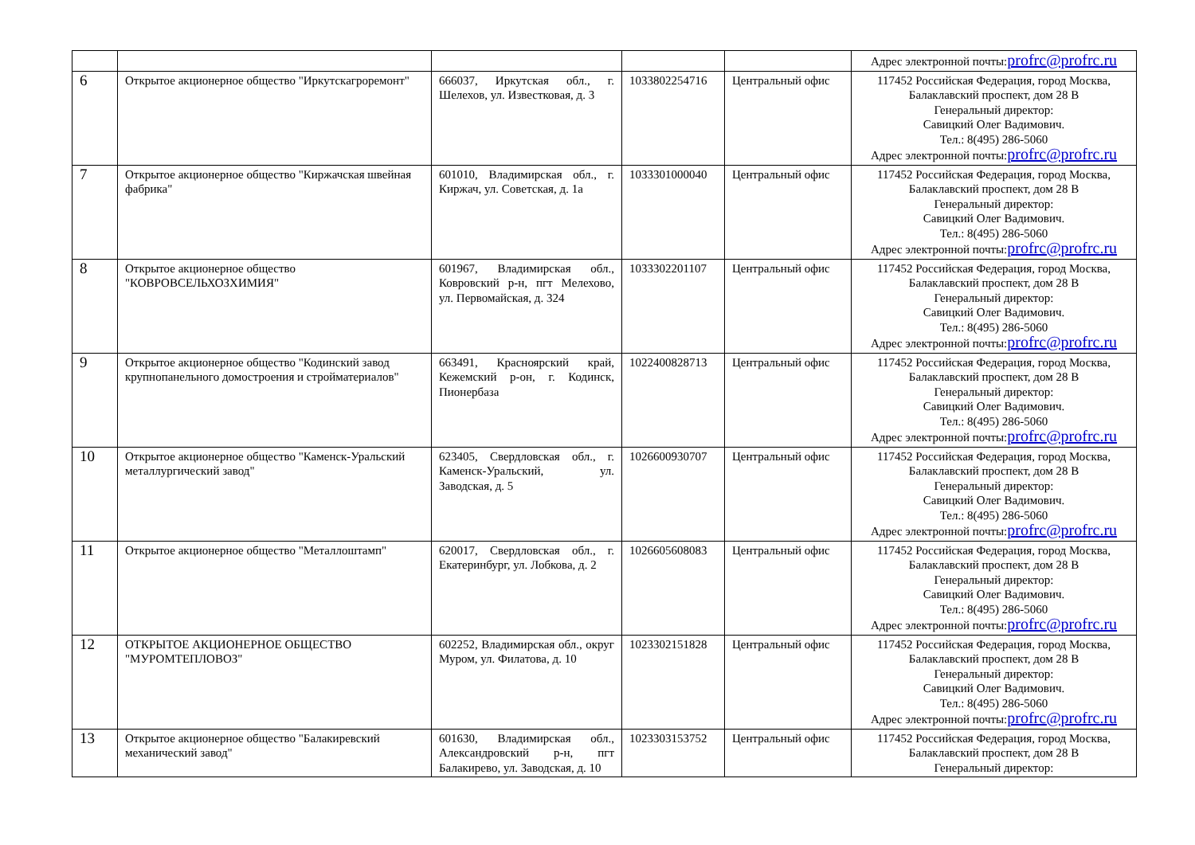| | | | | | Адрес электронной почты: profrc@profrc.ru |
| 6 | Открытое акционерное общество "Иркутскагроремонт" | 666037, Иркутская обл., г. Шелехов, ул. Известковая, д. 3 | 1033802254716 | Центральный офис | 117452 Российская Федерация, город Москва, Балаклавский проспект, дом 28 В Генеральный директор: Савицкий Олег Вадимович. Тел.: 8(495) 286-5060 Адрес электронной почты: profrc@profrc.ru |
| 7 | Открытое акционерное общество "Киржачская швейная фабрика" | 601010, Владимирская обл., г. Киржач, ул. Советская, д. 1а | 1033301000040 | Центральный офис | 117452 Российская Федерация, город Москва, Балаклавский проспект, дом 28 В Генеральный директор: Савицкий Олег Вадимович. Тел.: 8(495) 286-5060 Адрес электронной почты: profrc@profrc.ru |
| 8 | Открытое акционерное общество "КОВРОВСЕЛЬХОЗХИМИЯ" | 601967, Владимирская обл., Ковровский р-н, пгт Мелехово, ул. Первомайская, д. 324 | 1033302201107 | Центральный офис | 117452 Российская Федерация, город Москва, Балаклавский проспект, дом 28 В Генеральный директор: Савицкий Олег Вадимович. Тел.: 8(495) 286-5060 Адрес электронной почты: profrc@profrc.ru |
| 9 | Открытое акционерное общество "Кодинский завод крупнопанельного домостроения и стройматериалов" | 663491, Красноярский край, Кежемский р-он, г. Кодинск, Пионербаза | 1022400828713 | Центральный офис | 117452 Российская Федерация, город Москва, Балаклавский проспект, дом 28 В Генеральный директор: Савицкий Олег Вадимович. Тел.: 8(495) 286-5060 Адрес электронной почты: profrc@profrc.ru |
| 10 | Открытое акционерное общество "Каменск-Уральский металлургический завод" | 623405, Свердловская обл., г. Каменск-Уральский, ул. Заводская, д. 5 | 1026600930707 | Центральный офис | 117452 Российская Федерация, город Москва, Балаклавский проспект, дом 28 В Генеральный директор: Савицкий Олег Вадимович. Тел.: 8(495) 286-5060 Адрес электронной почты: profrc@profrc.ru |
| 11 | Открытое акционерное общество "Металлоштамп" | 620017, Свердловская обл., г. Екатеринбург, ул. Лобкова, д. 2 | 1026605608083 | Центральный офис | 117452 Российская Федерация, город Москва, Балаклавский проспект, дом 28 В Генеральный директор: Савицкий Олег Вадимович. Тел.: 8(495) 286-5060 Адрес электронной почты: profrc@profrc.ru |
| 12 | ОТКРЫТОЕ АКЦИОНЕРНОЕ ОБЩЕСТВО "МУРОМТЕПЛОВОЗ" | 602252, Владимирская обл., округ Муром, ул. Филатова, д. 10 | 1023302151828 | Центральный офис | 117452 Российская Федерация, город Москва, Балаклавский проспект, дом 28 В Генеральный директор: Савицкий Олег Вадимович. Тел.: 8(495) 286-5060 Адрес электронной почты: profrc@profrc.ru |
| 13 | Открытое акционерное общество "Балакиревский механический завод" | 601630, Владимирская обл., Александровский р-н, пгт Балакирево, ул. Заводская, д. 10 | 1023303153752 | Центральный офис | 117452 Российская Федерация, город Москва, Балаклавский проспект, дом 28 В Генеральный директор: |